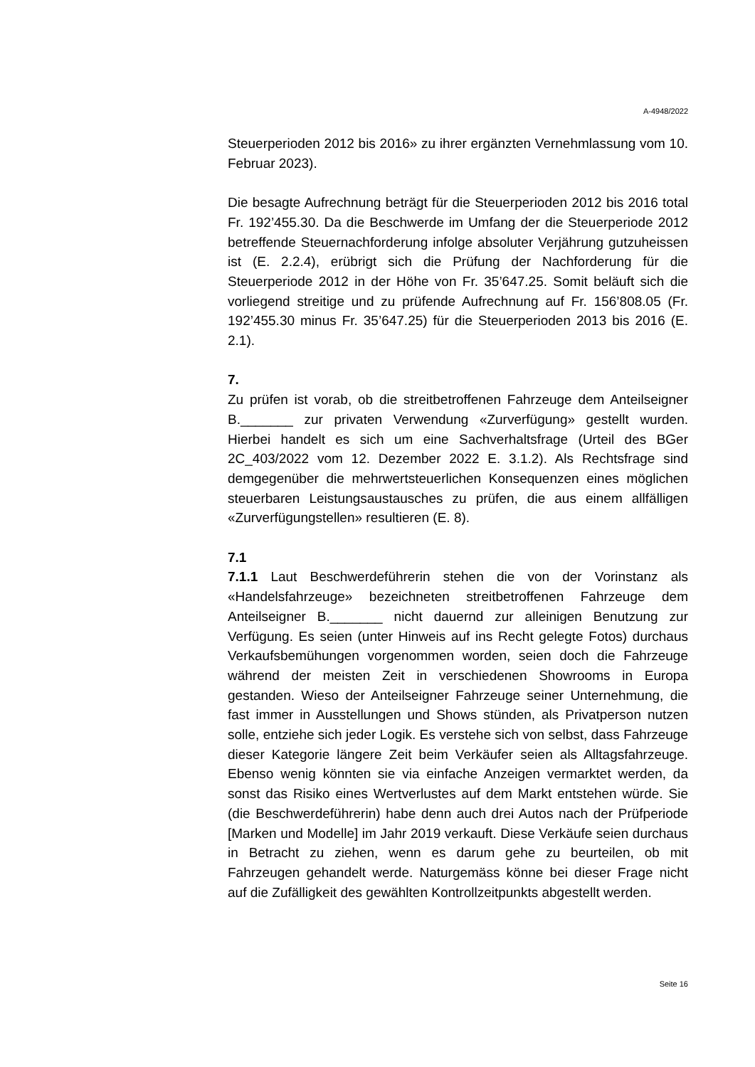A-4948/2022
Steuerperioden 2012 bis 2016» zu ihrer ergänzten Vernehmlassung vom 10. Februar 2023).
Die besagte Aufrechnung beträgt für die Steuerperioden 2012 bis 2016 total Fr. 192’455.30. Da die Beschwerde im Umfang der die Steuerperiode 2012 betreffende Steuernachforderung infolge absoluter Verjährung gutzuheissen ist (E. 2.2.4), erübrigt sich die Prüfung der Nachforderung für die Steuerperiode 2012 in der Höhe von Fr. 35’647.25. Somit beläuft sich die vorliegend streitige und zu prüfende Aufrechnung auf Fr. 156’808.05 (Fr. 192’455.30 minus Fr. 35’647.25) für die Steuerperioden 2013 bis 2016 (E. 2.1).
7.
Zu prüfen ist vorab, ob die streitbetroffenen Fahrzeuge dem Anteilseigner B._______ zur privaten Verwendung «Zurverfügung» gestellt wurden. Hierbei handelt es sich um eine Sachverhaltsfrage (Urteil des BGer 2C_403/2022 vom 12. Dezember 2022 E. 3.1.2). Als Rechtsfrage sind demgegenüber die mehrwertsteuerlichen Konsequenzen eines möglichen steuerbaren Leistungsaustausches zu prüfen, die aus einem allfälligen «Zurverfügungstellen» resultieren (E. 8).
7.1
7.1.1 Laut Beschwerdeführerin stehen die von der Vorinstanz als «Handelsfahrzeuge» bezeichneten streitbetroffenen Fahrzeuge dem Anteilseigner B._______ nicht dauernd zur alleinigen Benutzung zur Verfügung. Es seien (unter Hinweis auf ins Recht gelegte Fotos) durchaus Verkaufsbemühungen vorgenommen worden, seien doch die Fahrzeuge während der meisten Zeit in verschiedenen Showrooms in Europa gestanden. Wieso der Anteilseigner Fahrzeuge seiner Unternehmung, die fast immer in Ausstellungen und Shows stünden, als Privatperson nutzen solle, entziehe sich jeder Logik. Es verstehe sich von selbst, dass Fahrzeuge dieser Kategorie längere Zeit beim Verkäufer seien als Alltagsfahrzeuge. Ebenso wenig könnten sie via einfache Anzeigen vermarktet werden, da sonst das Risiko eines Wertverlustes auf dem Markt entstehen würde. Sie (die Beschwerdeführerin) habe denn auch drei Autos nach der Prüfperiode [Marken und Modelle] im Jahr 2019 verkauft. Diese Verkäufe seien durchaus in Betracht zu ziehen, wenn es darum gehe zu beurteilen, ob mit Fahrzeugen gehandelt werde. Naturgemäss könne bei dieser Frage nicht auf die Zufälligkeit des gewählten Kontrollzeitpunkts abgestellt werden.
Seite 16